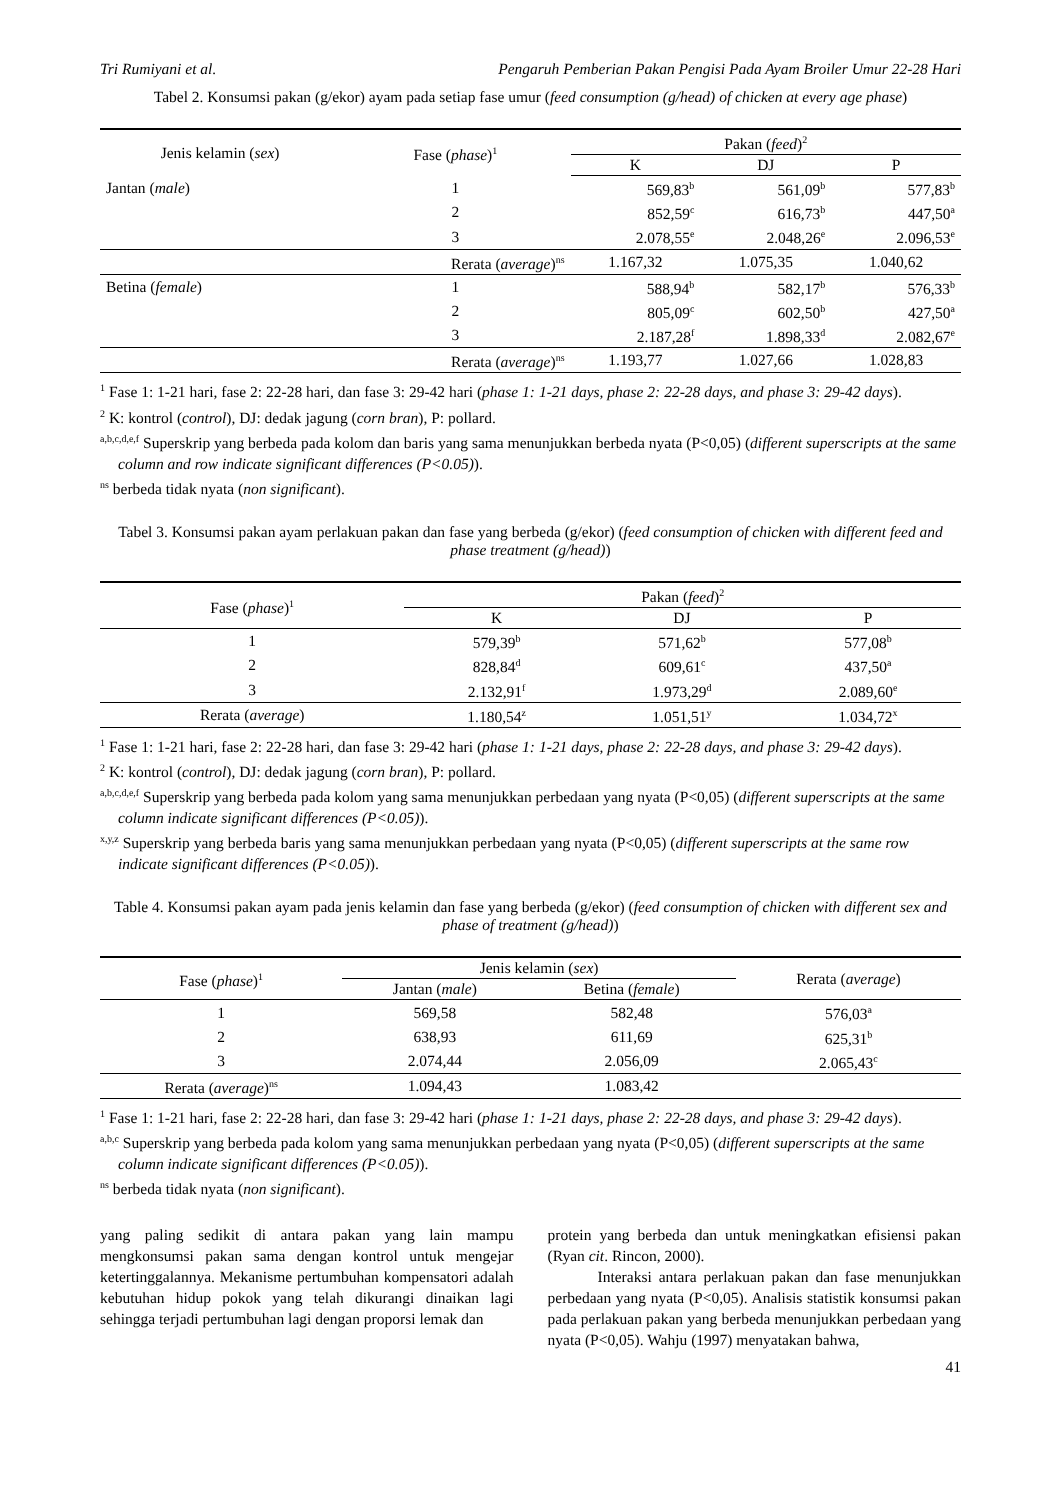Tri Rumiyani et al. Pengaruh Pemberian Pakan Pengisi Pada Ayam Broiler Umur 22-28 Hari
Tabel 2. Konsumsi pakan (g/ekor) ayam pada setiap fase umur (feed consumption (g/head) of chicken at every age phase)
| Jenis kelamin ( sex ) | Fase ( phase )<sup>1</sup> | Pakan ( feed )<sup>2</sup> | | |
| --- | --- | --- | --- | --- |
| | | K | DJ | P |
| Jantan ( male ) | 1 | 569,83<sup>b</sup> | 561,09<sup>b</sup> | 577,83<sup>b</sup> |
| | 2 | 852,59<sup>c</sup> | 616,73<sup>b</sup> | 447,50<sup>a</sup> |
| | 3 | 2.078,55<sup>e</sup> | 2.048,26<sup>e</sup> | 2.096,53<sup>e</sup> |
| | Rerata ( average )<sup>ns</sup> | 1.167,32 | 1.075,35 | 1.040,62 |
| Betina ( female ) | 1 | 588,94<sup>b</sup> | 582,17<sup>b</sup> | 576,33<sup>b</sup> |
| | 2 | 805,09<sup>c</sup> | 602,50<sup>b</sup> | 427,50<sup>a</sup> |
| | 3 | 2.187,28<sup>f</sup> | 1.898,33<sup>d</sup> | 2.082,67<sup>e</sup> |
| | Rerata ( average )<sup>ns</sup> | 1.193,77 | 1.027,66 | 1.028,83 |
<sup>1</sup> Fase 1: 1-21 hari, fase 2: 22-28 hari, dan fase 3: 29-42 hari (phase 1: 1-21 days, phase 2: 22-28 days, and phase 3: 29-42 days).
<sup>2</sup> K: kontrol (control), DJ: dedak jagung (corn bran), P: pollard.
<sup>a,b,c,d,e,f</sup> Superskrip yang berbeda pada kolom dan baris yang sama menunjukkan berbeda nyata (P<0,05) (different superscripts at the same column and row indicate significant differences (P<0.05)).
<sup>ns</sup> berbeda tidak nyata (non significant).
Tabel 3. Konsumsi pakan ayam perlakuan pakan dan fase yang berbeda (g/ekor) (feed consumption of chicken with different feed and phase treatment (g/head))
| Fase ( phase )<sup>1</sup> | Pakan ( feed )<sup>2</sup> | | |
| --- | --- | --- | --- |
| | K | DJ | P |
| 1 | 579,39<sup>b</sup> | 571,62<sup>b</sup> | 577,08<sup>b</sup> |
| 2 | 828,84<sup>d</sup> | 609,61<sup>c</sup> | 437,50<sup>a</sup> |
| 3 | 2.132,91<sup>f</sup> | 1.973,29<sup>d</sup> | 2.089,60<sup>e</sup> |
| Rerata ( average ) | 1.180,54<sup>z</sup> | 1.051,51<sup>y</sup> | 1.034,72<sup>x</sup> |
<sup>1</sup> Fase 1: 1-21 hari, fase 2: 22-28 hari, dan fase 3: 29-42 hari (phase 1: 1-21 days, phase 2: 22-28 days, and phase 3: 29-42 days).
<sup>2</sup> K: kontrol (control), DJ: dedak jagung (corn bran), P: pollard.
<sup>a,b,c,d,e,f</sup> Superskrip yang berbeda pada kolom yang sama menunjukkan perbedaan yang nyata (P<0,05) (different superscripts at the same column indicate significant differences (P<0.05)).
<sup>x,y,z</sup> Superskrip yang berbeda baris yang sama menunjukkan perbedaan yang nyata (P<0,05) (different superscripts at the same row indicate significant differences (P<0.05)).
Table 4. Konsumsi pakan ayam pada jenis kelamin dan fase yang berbeda (g/ekor) (feed consumption of chicken with different sex and phase of treatment (g/head))
| Fase ( phase )<sup>1</sup> | Jenis kelamin ( sex ) | | Rerata ( average ) |
| --- | --- | --- | --- |
| | Jantan ( male ) | Betina ( female ) | |
| 1 | 569,58 | 582,48 | 576,03<sup>a</sup> |
| 2 | 638,93 | 611,69 | 625,31<sup>b</sup> |
| 3 | 2.074,44 | 2.056,09 | 2.065,43<sup>c</sup> |
| Rerata ( average )<sup>ns</sup> | 1.094,43 | 1.083,42 | |
<sup>1</sup> Fase 1: 1-21 hari, fase 2: 22-28 hari, dan fase 3: 29-42 hari (phase 1: 1-21 days, phase 2: 22-28 days, and phase 3: 29-42 days).
<sup>a,b,c</sup> Superskrip yang berbeda pada kolom yang sama menunjukkan perbedaan yang nyata (P<0,05) (different superscripts at the same column indicate significant differences (P<0.05)).
<sup>ns</sup> berbeda tidak nyata (non significant).
yang paling sedikit di antara pakan yang lain mampu mengkonsumsi pakan sama dengan kontrol untuk mengejar ketertinggalannya. Mekanisme pertumbuhan kompensatori adalah kebutuhan hidup pokok yang telah dikurangi dinaikan lagi sehingga terjadi pertumbuhan lagi dengan proporsi lemak dan
protein yang berbeda dan untuk meningkatkan efisiensi pakan (Ryan cit. Rincon, 2000).
Interaksi antara perlakuan pakan dan fase menunjukkan perbedaan yang nyata (P<0,05). Analisis statistik konsumsi pakan pada perlakuan pakan yang berbeda menunjukkan perbedaan yang nyata (P<0,05). Wahju (1997) menyatakan bahwa,
41